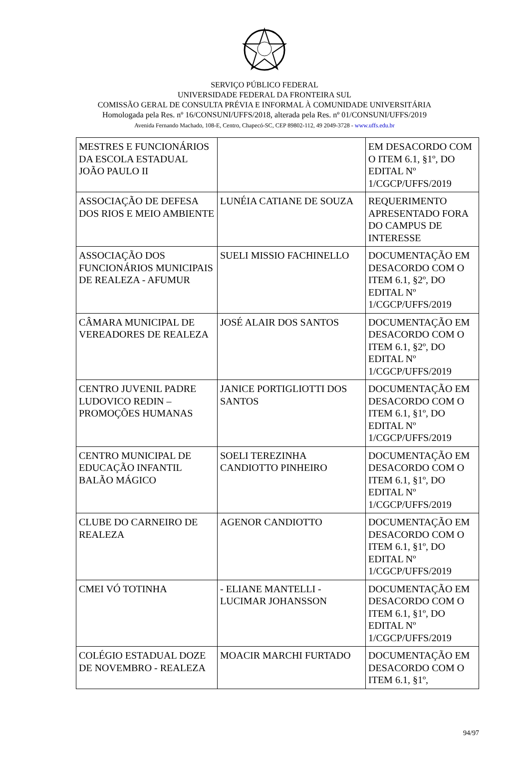SERVIÇO PÚBLICO FEDERAL
UNIVERSIDADE FEDERAL DA FRONTEIRA SUL
COMISSÃO GERAL DE CONSULTA PRÉVIA E INFORMAL À COMUNIDADE UNIVERSITÁRIA
Homologada pela Res. nº 16/CONSUNI/UFFS/2018, alterada pela Res. nº 01/CONSUNI/UFFS/2019
Avenida Fernando Machado, 108-E, Centro, Chapecó-SC, CEP 89802-112, 49 2049-3728 - www.uffs.edu.br
| MESTRES E FUNCIONÁRIOS DA ESCOLA ESTADUAL JOÃO PAULO II | | EM DESACORDO COM O ITEM 6.1, §1º, DO EDITAL Nº 1/CGCP/UFFS/2019 |
| ASSOCIAÇÃO DE DEFESA DOS RIOS E MEIO AMBIENTE | LUNÉIA CATIANE DE SOUZA | REQUERIMENTO APRESENTADO FORA DO CAMPUS DE INTERESSE |
| ASSOCIAÇÃO DOS FUNCIONÁRIOS MUNICIPAIS DE REALEZA - AFUMUR | SUELI MISSIO FACHINELLO | DOCUMENTAÇÃO EM DESACORDO COM O ITEM 6.1, §2º, DO EDITAL Nº 1/CGCP/UFFS/2019 |
| CÂMARA MUNICIPAL DE VEREADORES DE REALEZA | JOSÉ ALAIR DOS SANTOS | DOCUMENTAÇÃO EM DESACORDO COM O ITEM 6.1, §2º, DO EDITAL Nº 1/CGCP/UFFS/2019 |
| CENTRO JUVENIL PADRE LUDOVICO REDIN – PROMOÇÕES HUMANAS | JANICE PORTIGLIOTTI DOS SANTOS | DOCUMENTAÇÃO EM DESACORDO COM O ITEM 6.1, §1º, DO EDITAL Nº 1/CGCP/UFFS/2019 |
| CENTRO MUNICIPAL DE EDUCAÇÃO INFANTIL BALÃO MÁGICO | SOELI TEREZINHA CANDIOTTO PINHEIRO | DOCUMENTAÇÃO EM DESACORDO COM O ITEM 6.1, §1º, DO EDITAL Nº 1/CGCP/UFFS/2019 |
| CLUBE DO CARNEIRO DE REALEZA | AGENOR CANDIOTTO | DOCUMENTAÇÃO EM DESACORDO COM O ITEM 6.1, §1º, DO EDITAL Nº 1/CGCP/UFFS/2019 |
| CMEI VÓ TOTINHA | - ELIANE MANTELLI - LUCIMAR JOHANSSON | DOCUMENTAÇÃO EM DESACORDO COM O ITEM 6.1, §1º, DO EDITAL Nº 1/CGCP/UFFS/2019 |
| COLÉGIO ESTADUAL DOZE DE NOVEMBRO - REALEZA | MOACIR MARCHI FURTADO | DOCUMENTAÇÃO EM DESACORDO COM O ITEM 6.1, §1º, |
94/97